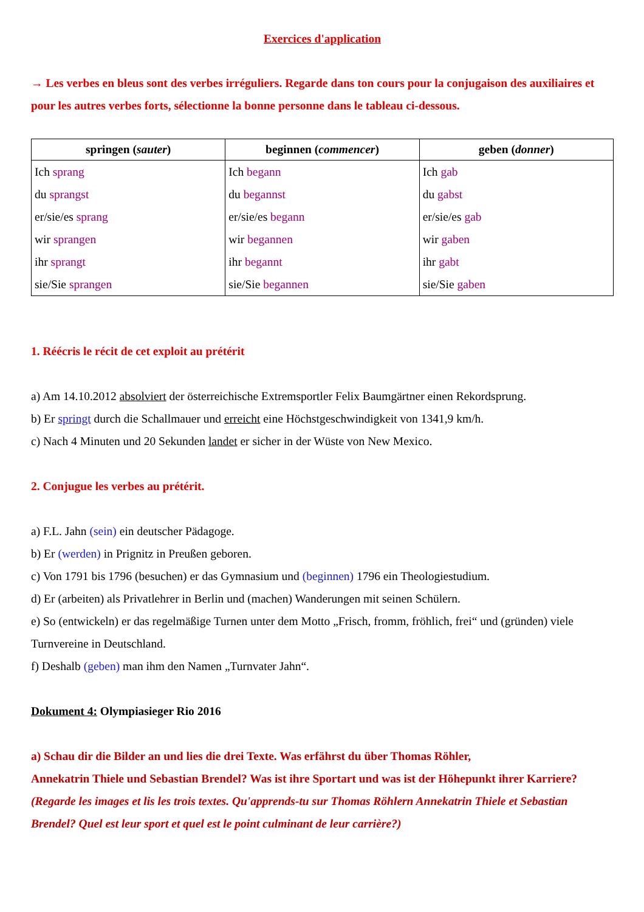Exercices d'application
→ Les verbes en bleus sont des verbes irréguliers. Regarde dans ton cours pour la conjugaison des auxiliaires et pour les autres verbes forts, sélectionne la bonne personne dans le tableau ci-dessous.
| springen ( sauter ) | beginnen ( commencer ) | geben ( donner ) |
| --- | --- | --- |
| Ich sprang du sprangst er/sie/es sprang wir sprangen ihr sprangt sie/Sie sprangen | Ich begann du begannst er/sie/es begann wir begannen ihr begannt sie/Sie begannen | Ich gab du gabst er/sie/es gab wir gaben ihr gabt sie/Sie gaben |
1. Réécris le récit de cet exploit au prétérit
a) Am 14.10.2012 absolviert der österreichische Extremsportler Felix Baumgärtner einen Rekordsprung.
b) Er springt durch die Schallmauer und erreicht eine Höchstgeschwindigkeit von 1341,9 km/h.
c) Nach 4 Minuten und 20 Sekunden landet er sicher in der Wüste von New Mexico.
2. Conjugue les verbes au prétérit.
a) F.L. Jahn (sein) ein deutscher Pädagoge.
b) Er (werden) in Prignitz in Preußen geboren.
c) Von 1791 bis 1796 (besuchen) er das Gymnasium und (beginnen) 1796 ein Theologiestudium.
d) Er (arbeiten) als Privatlehrer in Berlin und (machen) Wanderungen mit seinen Schülern.
e) So (entwickeln) er das regelmäßige Turnen unter dem Motto „Frisch, fromm, fröhlich, frei“ und (gründen) viele Turnvereine in Deutschland.
f) Deshalb (geben) man ihm den Namen „Turnvater Jahn“.
Dokument 4: Olympiasieger Rio 2016
a) Schau dir die Bilder an und lies die drei Texte. Was erfährst du über Thomas Röhler,
Annekatrin Thiele und Sebastian Brendel? Was ist ihre Sportart und was ist der Höhepunkt ihrer Karriere?
(Regarde les images et lis les trois textes. Qu'apprends-tu sur Thomas Röhlern Annekatrin Thiele et Sebastian Brendel? Quel est leur sport et quel est le point culminant de leur carrière?)